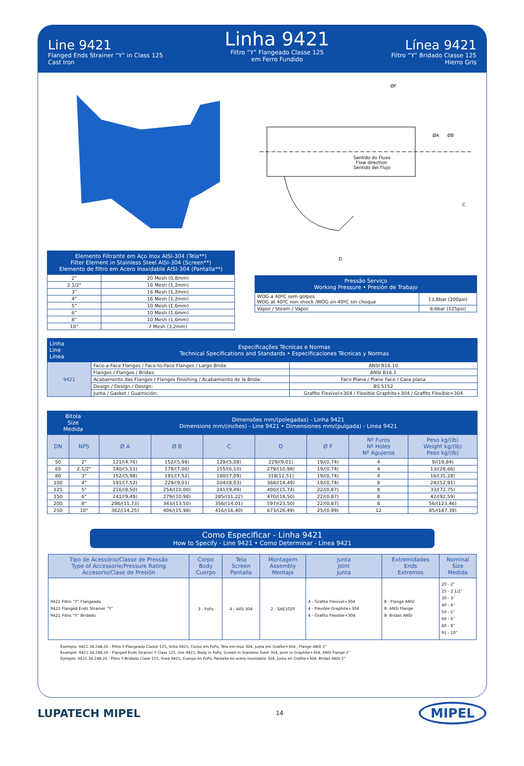Line 9421
Flanged Ends Strainer “Y” in Class 125
Cast Iron
Linha 9421
Filtro “Y” Flangeado Classe 125
em Ferro Fundido
Línea 9421
Filtro “Y” Bridado Classe 125
Hierro Gris
| Elemento Filtrante em Aço Inox AISI-304 (Tela**) Filter Element in Stainless Steel AISI-304 (Screen**) Elemento de filtro em Acero Inoxidable AISI-304 (Pantalla**) | |
| --- | --- |
| 2” | 20 Mesh (0,8mm) |
| 2.1/2" | 16 Mesh (1,2mm) |
| 3” | 16 Mesh (1,2mm) |
| 4” | 16 Mesh (1,2mm) |
| 5” | 10 Mesh (1,6mm) |
| 6” | 10 Mesh (1,6mm) |
| 8” | 10 Mesh (1,6mm) |
| 10” | 7 Mesh (3,2mm) |
ØF
ØA
ØB
C
D
Sentido do Fluxo
Flow direction
Sentido del Flujo
| Pressão Serviço Working Pressure • Presión de Trabajo | |
| --- | --- |
| WOG a 40ºC sem golpes WOG at 40ºC non shock /WOG en 40ºC sin choque | 13,8bar (200psi) |
| Vapor / Steam / Vapor | 8,6bar (125psi) |
| Linha Line Línea | Especificações Técnicas e Normas Technical Specifications and Standards • Especificaciones Técnicas y Normas | |
| --- | --- | --- |
| 9421 | Face-a-Face Flanges / Face-to-Face Flanges / Largo Brida: | ANSI B16.10 |
| | Flanges / Flanges / Bridas: | ANSI B16.1 |
| | Acabamento das Flanges / Flanges Finishing / Acabamiento de la Brida: | Face Plana / Plane Face / Cara plana |
| | Design / Design / Design: | BS 5152 |
| | Junta / Gasket / Guarnición: | Grafite Flexível+304 / Flexible Graphite+304 / Grafito Flexible+304 |
| Bitola Size Medida | | Dimensões mm/(polegadas) - Linha 9421 Dimensions mm/(inches) - Line 9421 • Dimensiones mm/(pulgada) - Línea 9421 | | | | | | |
| --- | --- | --- | --- | --- | --- | --- | --- | --- |
| DN | NPS | Ø A | Ø B | C | D | Ø F | Nº Furos Nº Holes Nº Agujeros | Peso kg/(lb) Weight kg/(lb) Peso kg/(lb) |
| 50 | 2" | 121/(4,76) | 152/(5,98) | 129/(5,08) | 229/(9,01) | 19/(0,74) | 4 | 9/(19,84) |
| 65 | 2.1/2" | 140/(5,51) | 178/(7,00) | 155/(6,10) | 279/(10,98) | 19/(0,74) | 4 | 13/(28,66) |
| 80 | 3" | 152/(5,98) | 191/(7,52) | 180/(7,09) | 318(12,51) | 19/(0,74) | 4 | 16/(35,28) |
| 100 | 4" | 191/(7,52) | 229/(9,01) | 204/(8,03) | 368/(14,49) | 19/(0,74) | 8 | 24/(52,91) |
| 125 | 5" | 216/(8,50) | 254/(10,00) | 241/(9,49) | 400/(15,74) | 22/(0,87) | 8 | 33/(72,75) |
| 150 | 6" | 241/(9,49) | 279/(10,98) | 285/(11,22) | 470/(18,50) | 22/(0,87) | 8 | 42/(92,59) |
| 200 | 8" | 298/(11,73) | 343/(13,50) | 356/(14,01) | 597/(23,50) | 22/(0,87) | 8 | 56/(123,46) |
| 250 | 10" | 362/(14,25) | 406/(15,98) | 416/(16,40) | 673/(26,49) | 25/(0,99) | 12 | 85/(187,39) |
Como Especificar - Linha 9421
How to Specify - Line 9421 • Como Determinar - Línea 9421
| Tipo de Acessório/Classe de Pressão Type of Accessorie/Pressure Rating Accesorio/Clase de Presión | Corpo Body Cuerpo | Tela Screen Pantalla | Montagem Assembly Montaje | Junta Joint Junta | Extremidades Ends Extremos | Nominal Size Medida |
| --- | --- | --- | --- | --- | --- | --- |
| 9421 Filtro “Y” Flangeado 9421 Flanged Ends Strainer “Y” 9421 Filtro “Y” Bridado | 3 - FoFo | 4 - AISI-304 | 2 - SAE1020 | 4 - Grafite Flexível+304 4 - Flexible Graphite+304 4 - Grafito Flexible+304 | 8 - Flange ANSI 8- ANSI Flange 8- Bridas ANSI | 20 - 2” 25 - 2.1/2” 30 - 3” 40 - 4” 50 - 5” 60 - 6” 80 - 8” 91 - 10” |
Exemplo: 9421.34.248.20 - Filtro Y Flangeado Classe 125, linha 9421, Corpo em FoFo, Tela em Inox 304, Junta em Grafite+304 ; Flange ANSI 2”
Example: 9421.34.248.20 - Flanged Ends Strainer Y Class 125, line 9421, Body in FoFo, Screen in Stainless Steel 304, Joint in Graphite+304, ANSI Flange 2”
Ejemplo: 9421.34.248.20 - Filtro Y Bridado Clase 125, línea 9421, Cuerpo en FoFo, Pantalla en acero inoxidable 304, Junta en Grafito+304, Bridas ANSI 2”
LUPATECH MIPEL 14 MIPEL